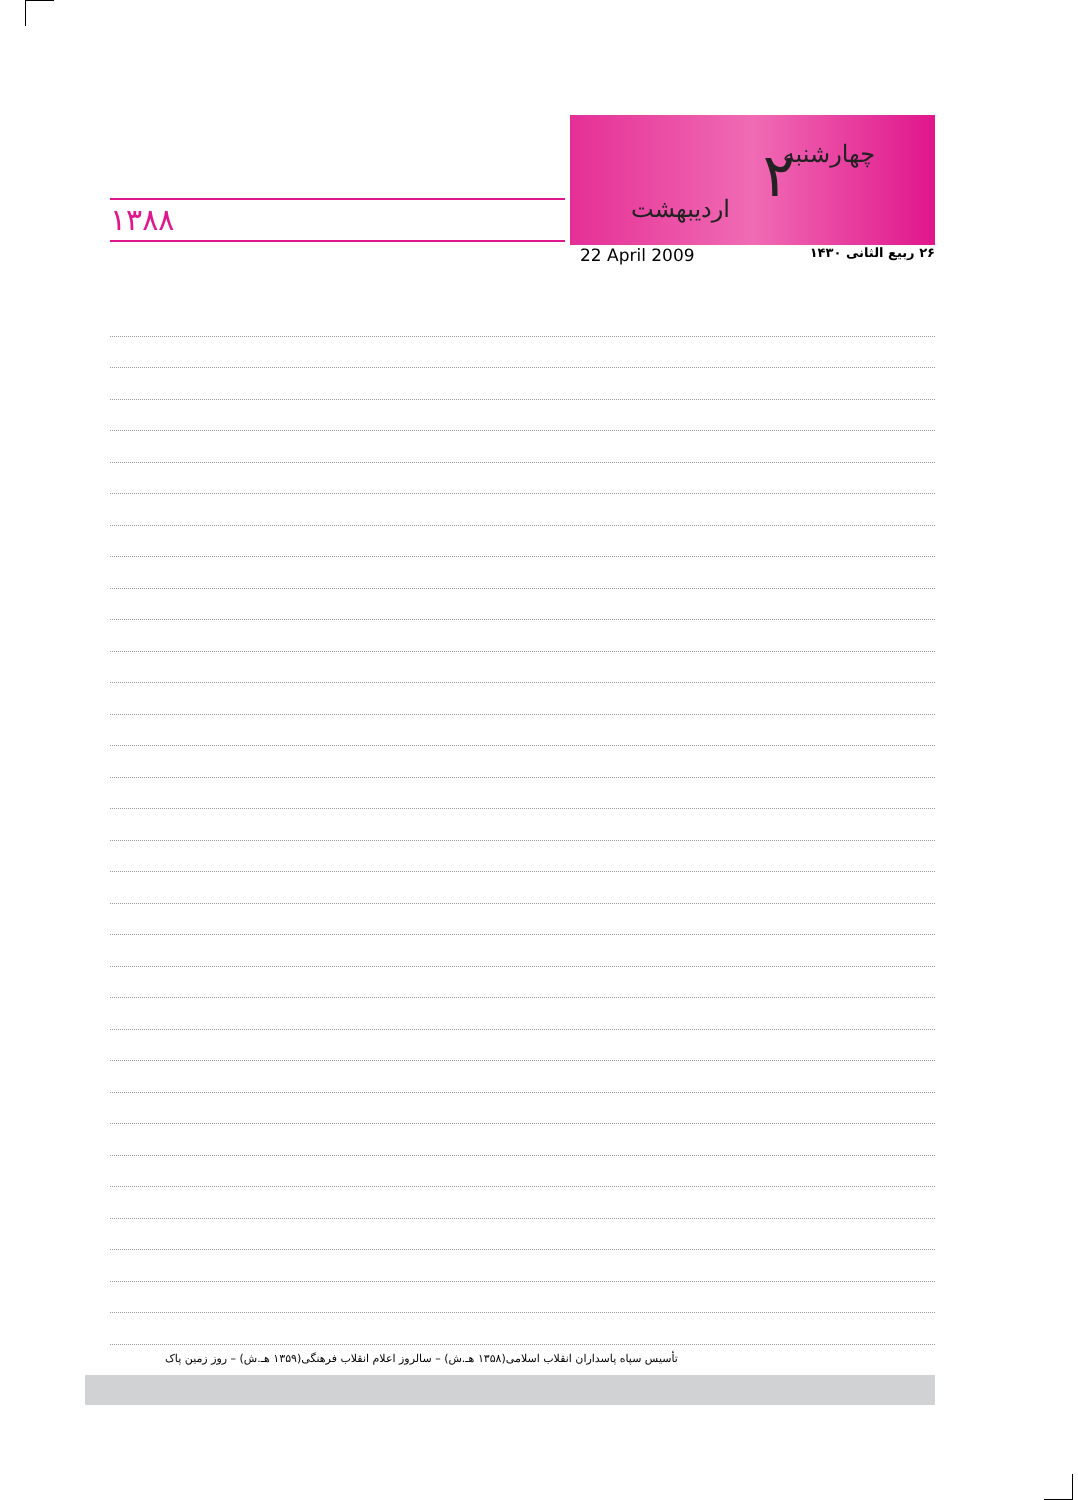۱۳۸۸
چهارشنبه ۲ اردیبهشت
22 April 2009 ۲۶ ربیع الثانی ۱۴۳۰
تأسیس سپاه پاسداران انقلاب اسلامی(۱۳۵۸ هـ.ش) – سالروز اعلام انقلاب فرهنگی(۱۳۵۹ هـ.ش) – روز زمین پاک